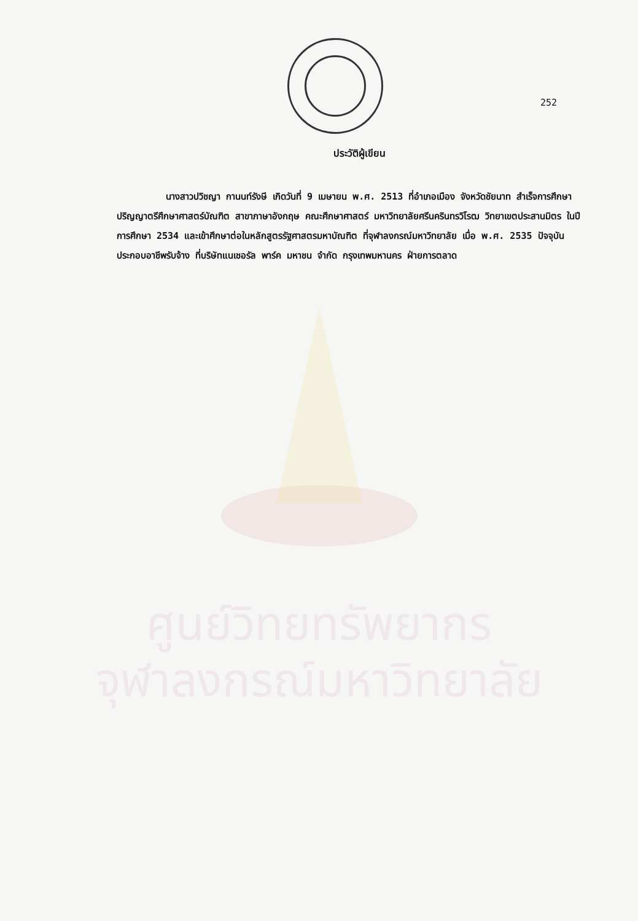252
ศูนย์วิทยทรัพยากร
จุฬาลงกรณ์มหาวิทยาลัย
ประวัติผู้เขียน
นางสาวปวิชญา กานนท์รังษี เกิดวันที่ 9 เมษายน พ.ศ. 2513 ที่อำเภอเมือง จังหวัดชัยนาท สำเร็จการศึกษาปริญญาตรีศึกษาศาสตร์บัณฑิต สาขาภาษาอังกฤษ คณะศึกษาศาสตร์ มหาวิทยาลัยศรีนครินทรวิโรฒ วิทยาเขตประสานมิตร ในปีการศึกษา 2534 และเข้าศึกษาต่อในหลักสูตรรัฐศาสตรมหาบัณฑิต ที่จุฬาลงกรณ์มหาวิทยาลัย เมื่อ พ.ศ. 2535 ปัจจุบันประกอบอาชีพรับจ้าง ที่บริษัทแนเชอรัล พาร์ค มหาชน จำกัด กรุงเทพมหานคร ฝ่ายการตลาด